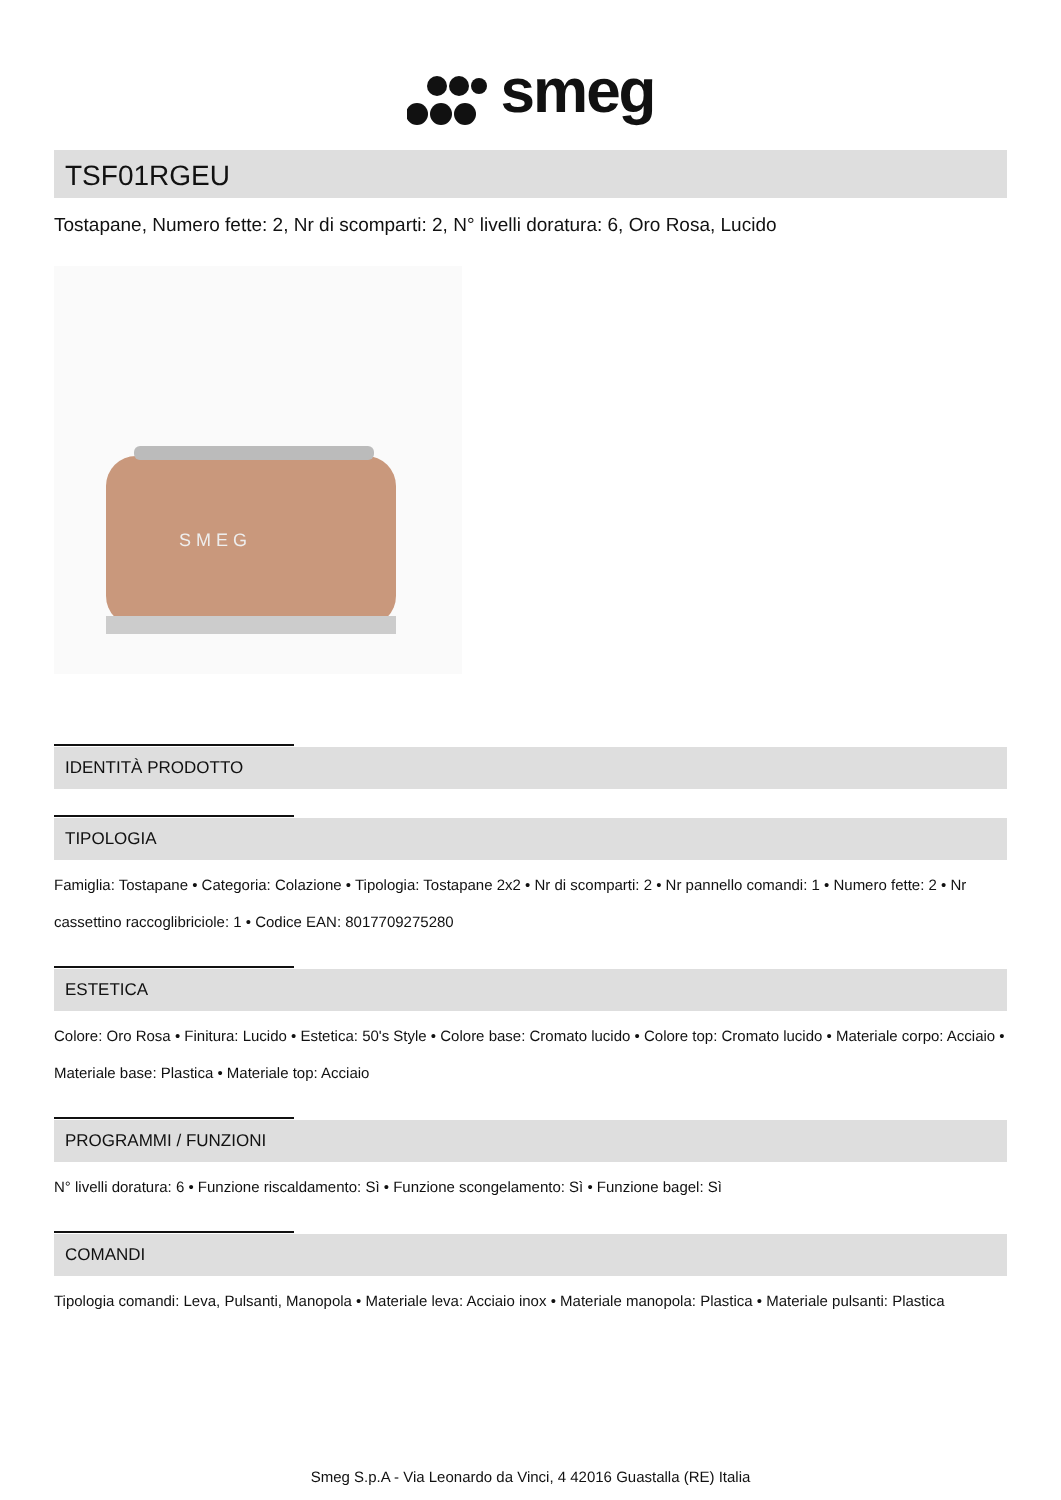smeg
TSF01RGEU
Tostapane, Numero fette: 2, Nr di scomparti: 2, N° livelli doratura: 6, Oro Rosa, Lucido
S M E G
IDENTITÀ PRODOTTO
TIPOLOGIA
Famiglia: Tostapane • Categoria: Colazione • Tipologia: Tostapane 2x2 • Nr di scomparti: 2 • Nr pannello comandi: 1 • Numero fette: 2 • Nr cassettino raccoglibriciole: 1 • Codice EAN: 8017709275280
ESTETICA
Colore: Oro Rosa • Finitura: Lucido • Estetica: 50's Style • Colore base: Cromato lucido • Colore top: Cromato lucido • Materiale corpo: Acciaio • Materiale base: Plastica • Materiale top: Acciaio
PROGRAMMI / FUNZIONI
N° livelli doratura: 6 • Funzione riscaldamento: Sì • Funzione scongelamento: Sì • Funzione bagel: Sì
COMANDI
Tipologia comandi: Leva, Pulsanti, Manopola • Materiale leva: Acciaio inox • Materiale manopola: Plastica • Materiale pulsanti: Plastica
Smeg S.p.A - Via Leonardo da Vinci, 4 42016 Guastalla (RE) Italia